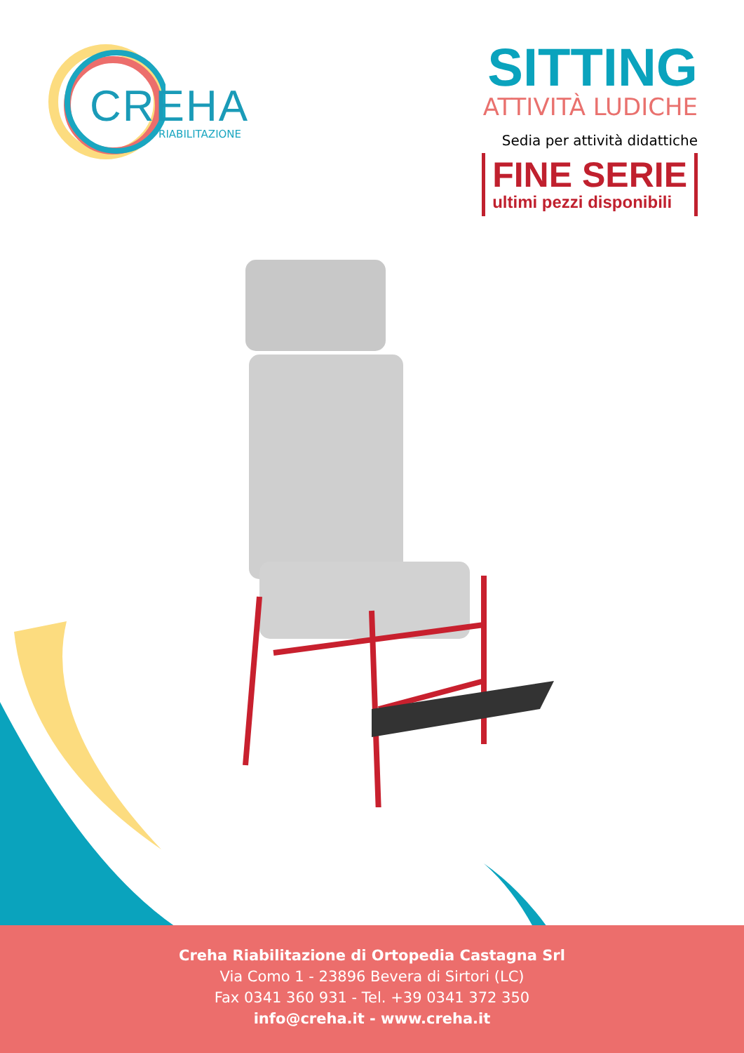CREHA
RIABILITAZIONE
SITTING
ATTIVITÀ LUDICHE
Sedia per attività didattiche
FINE SERIE ultimi pezzi disponibili
Creha Riabilitazione di Ortopedia Castagna Srl
Via Como 1 - 23896 Bevera di Sirtori (LC)
Fax 0341 360 931 - Tel. +39 0341 372 350
info@creha.it - www.creha.it